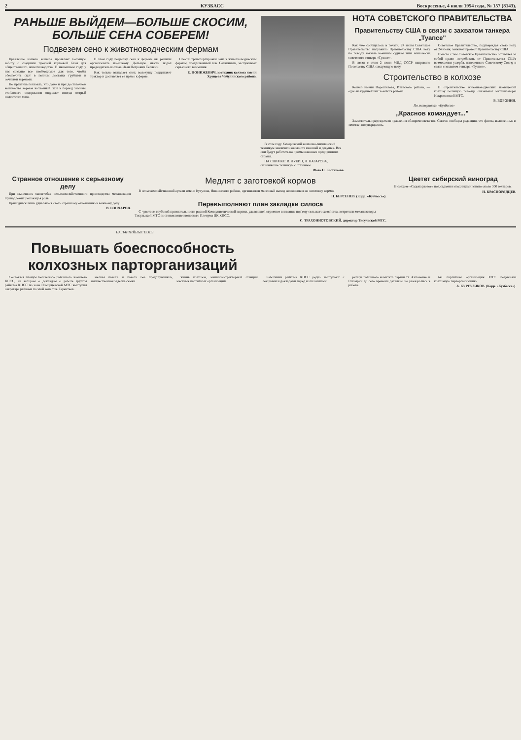2 КУЗБАСС Воскресенье, 4 июля 1954 года, № 157 (8143).
РАНЬШЕ ВЫЙДЕМ—БОЛЬШЕ СКОСИМ, БОЛЬШЕ СЕНА СОБЕРЕМ!
Подвезем сено к животноводческим фермам
Правление нашего колхоза проявляет большую заботу о создании прочной кормовой базы для общественного животноводства. В нынешнем году у нас создано все необходимое для того, чтобы обеспечить скот в полном достатке грубыми и сочными кормами.
Но практика показала, что даже и при достаточном количестве кормов колхозный скот в период зимнего стойлового содержания ощущает иногда острый недостаток сена.
В этом году подвозку сена к фермам мы решили организовать по-новому. Дельную мысль подал председатель колхоза Иван Петрович Селякин.
Как только выпадает снег, волокушу подцепляет трактор и доставляет ее прямо к ферме.
Способ транспортировки сена к животноводческим фермам, предложенный тов. Селякиным, заслуживает серьезного внимания.
Е. ПОНИЖЕВИЧ, зоотехник колхоза имени Хрущева Чебулинского района.
В этом году Кемеровский колхозно-мичманский техникум закончили около ста юношей и девушек. Все они будут работать на промышленных предприятиях страны.
НА СНИМКЕ: В. ЛУКИН, Л. НАЗАРОВА, окончившие техникум с отличием.
Фото П. Костюкова.
НОТА СОВЕТСКОГО ПРАВИТЕЛЬСТВА
Правительству США в связи с захватом танкера „Туапсе"
Как уже сообщалось в печати, 24 июня Советское Правительство направило Правительству США ноту по поводу захвата военным судном типа миноносец советского танкера «Туапсе».
В связи с этим 2 июля МИД СССР направило Посольству США следующую ноту.
Советское Правительство, подтверждая свою ноту от 24 июня, заявляет протест Правительству США.
Вместе с тем Советское Правительство оставляет за собой право потребовать от Правительства США возмещения ущерба, нанесенного Советскому Союзу в связи с захватом танкера «Туапсе».
Строительство в колхозе
Колхоз имени Ворошилова, Итатского района, — одно из крупнейших хозяйств района.
В строительстве животноводческих помещений колхозу большую помощь оказывают механизаторы Некрасовской МТС.
В. ВОРОНИН.
По материалам «Кузбасса»
„Краснов командует..."
Заместитель председателя правления облпромсовета тов. Смагин сообщил редакции, что факты, изложенные в заметке, подтвердились.
Странное отношение к серьезному делу
При нынешних масштабах сельскохозяйственного производства механизация принадлежит решающая роль.
Приходится лишь удивляться столь странному отношению к важному делу.
В. ГОНЧАРОВ.
Медлят с заготовкой кормов
В сельскохозяйственной артели имени Кутузова, Яшкинского района, организован массовый выход колхозников на заготовку кормов.
Н. БЕРСЕНЕВ. (Корр. «Кузбасса»).
Перевыполняют план закладки силоса
С чувством глубокой признательности родной Коммунистической партии, уделяющей огромное внимание под'ему сельского хозяйства, встретили механизаторы Тисульской МТС постановление июньского Пленума ЦК КПСС.
С. ТРАХОНИОТОВСКИЙ, директор Тисульской МТС.
Цветет сибирский виноград
В совхозе «Садопарковое» под садами и ягодниками занято около 300 гектаров.
Н. КРАСНОРЯДЦЕВ.
НА ПАРТИЙНЫЕ ТЕМЫ
Повышать боеспособность колхозных парторганизаций
Состоялся пленум Беловского районного комитета КПСС, на котором о докладом о работе группы райкома КПСС по зоне Поморцевской МТС выступил секретарь райкома по этой зоне тов. Терентьев.
мелкая пахота и пахота без предплужников, некачественная заделка семян.
жизнь колхозов, машинно-тракторной станции, местных партийных организаций.
Работники райкома КПСС редко выступают с лекциями и докладами перед колхозниками.
ретари районного комитета партии тт. Антоненко и Глазырин до сего времени детально не разобрались в работе.
бы партийная организация МТС подменяла колхозную парторганизацию.
А. КУРГУЗИКОВ. (Корр. «Кузбасса»).